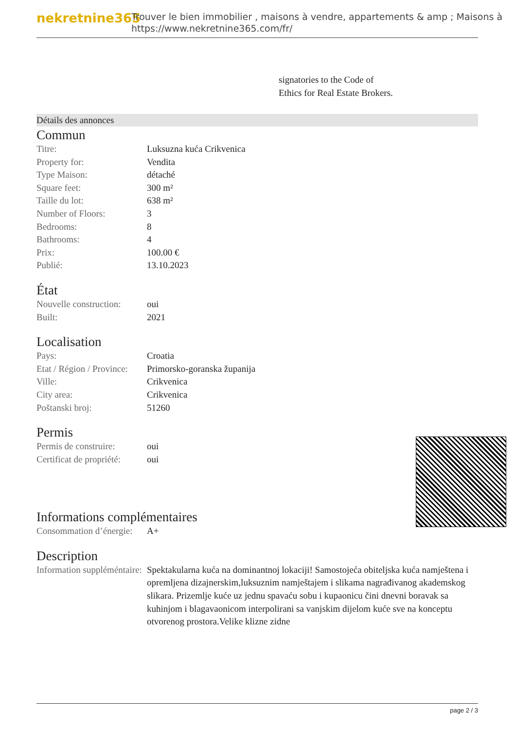nekretnine365
Trouver le bien immobilier , maisons à vendre, appartements & amp ; Maisons à
https://www.nekretnine365.com/fr/
signatories to the Code of
Ethics for Real Estate Brokers.
Détails des annonces
Commun
| Titre: | Luksuzna kuća Crikvenica |
| Property for: | Vendita |
| Type Maison: | détaché |
| Square feet: | 300 m² |
| Taille du lot: | 638 m² |
| Number of Floors: | 3 |
| Bedrooms: | 8 |
| Bathrooms: | 4 |
| Prix: | 100.00 € |
| Publié: | 13.10.2023 |
État
| Nouvelle construction: | oui |
| Built: | 2021 |
Localisation
| Pays: | Croatia |
| Etat / Région / Province: | Primorsko-goranska županija |
| Ville: | Crikvenica |
| City area: | Crikvenica |
| Poštanski broj: | 51260 |
Permis
| Permis de construire: | oui |
| Certificat de propriété: | oui |
Informations complémentaires
| Consommation d’énergie: | A+ |
Description
| Information suppléméntaire: | Spektakularna kuća na dominantnoj lokaciji! Samostojeća obiteljska kuća namještena i opremljena dizajnerskim,luksuznim namještajem i slikama nagrađivanog akademskog slikara. Prizemlje kuće uz jednu spavaću sobu i kupaonicu čini dnevni boravak sa kuhinjom i blagavaonicom interpolirani sa vanjskim dijelom kuće sve na konceptu otvorenog prostora.Velike klizne zidne |
page 2 / 3